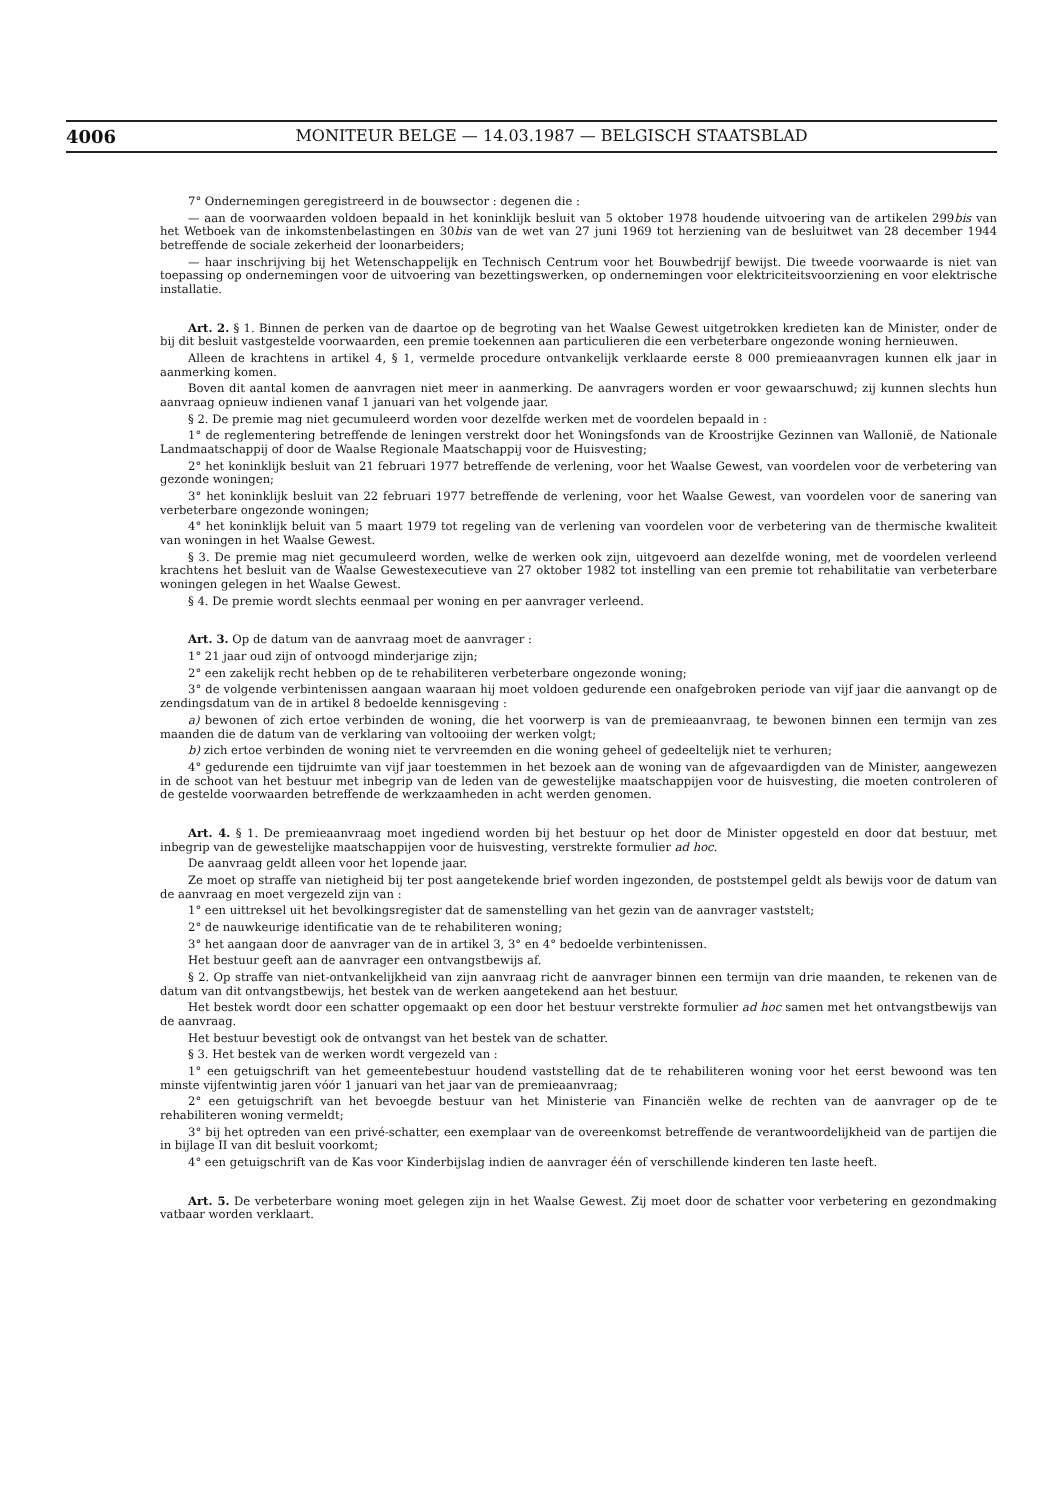4006 MONITEUR BELGE — 14.03.1987 — BELGISCH STAATSBLAD
7° Ondernemingen geregistreerd in de bouwsector : degenen die :
— aan de voorwaarden voldoen bepaald in het koninklijk besluit van 5 oktober 1978 houdende uitvoering van de artikelen 299bis van het Wetboek van de inkomstenbelastingen en 30bis van de wet van 27 juni 1969 tot herziening van de besluitwet van 28 december 1944 betreffende de sociale zekerheid der loonarbeiders;
— haar inschrijving bij het Wetenschappelijk en Technisch Centrum voor het Bouwbedrijf bewijst. Die tweede voorwaarde is niet van toepassing op ondernemingen voor de uitvoering van bezettingswerken, op ondernemingen voor elektriciteitsvoorziening en voor elektrische installatie.
Art. 2. § 1. Binnen de perken van de daartoe op de begroting van het Waalse Gewest uitgetrokken kredieten kan de Minister, onder de bij dit besluit vastgestelde voorwaarden, een premie toekennen aan particulieren die een verbeterbare ongezonde woning hernieuwen.
Alleen de krachtens in artikel 4, § 1, vermelde procedure ontvankelijk verklaarde eerste 8 000 premieaanvragen kunnen elk jaar in aanmerking komen.
Boven dit aantal komen de aanvragen niet meer in aanmerking. De aanvragers worden er voor gewaarschuwd; zij kunnen slechts hun aanvraag opnieuw indienen vanaf 1 januari van het volgende jaar.
§ 2. De premie mag niet gecumuleerd worden voor dezelfde werken met de voordelen bepaald in :
1° de reglementering betreffende de leningen verstrekt door het Woningsfonds van de Kroostrijke Gezinnen van Wallonië, de Nationale Landmaatschappij of door de Waalse Regionale Maatschappij voor de Huisvesting;
2° het koninklijk besluit van 21 februari 1977 betreffende de verlening, voor het Waalse Gewest, van voordelen voor de verbetering van gezonde woningen;
3° het koninklijk besluit van 22 februari 1977 betreffende de verlening, voor het Waalse Gewest, van voordelen voor de sanering van verbeterbare ongezonde woningen;
4° het koninklijk beluit van 5 maart 1979 tot regeling van de verlening van voordelen voor de verbetering van de thermische kwaliteit van woningen in het Waalse Gewest.
§ 3. De premie mag niet gecumuleerd worden, welke de werken ook zijn, uitgevoerd aan dezelfde woning, met de voordelen verleend krachtens het besluit van de Waalse Gewestexecutieve van 27 oktober 1982 tot instelling van een premie tot rehabilitatie van verbeterbare woningen gelegen in het Waalse Gewest.
§ 4. De premie wordt slechts eenmaal per woning en per aanvrager verleend.
Art. 3. Op de datum van de aanvraag moet de aanvrager :
1° 21 jaar oud zijn of ontvoogd minderjarige zijn;
2° een zakelijk recht hebben op de te rehabiliteren verbeterbare ongezonde woning;
3° de volgende verbintenissen aangaan waaraan hij moet voldoen gedurende een onafgebroken periode van vijf jaar die aanvangt op de zendingsdatum van de in artikel 8 bedoelde kennisgeving :
a) bewonen of zich ertoe verbinden de woning, die het voorwerp is van de premieaanvraag, te bewonen binnen een termijn van zes maanden die de datum van de verklaring van voltooiing der werken volgt;
b) zich ertoe verbinden de woning niet te vervreemden en die woning geheel of gedeeltelijk niet te verhuren;
4° gedurende een tijdruimte van vijf jaar toestemmen in het bezoek aan de woning van de afgevaardigden van de Minister, aangewezen in de schoot van het bestuur met inbegrip van de leden van de gewestelijke maatschappijen voor de huisvesting, die moeten controleren of de gestelde voorwaarden betreffende de werkzaamheden in acht werden genomen.
Art. 4. § 1. De premieaanvraag moet ingediend worden bij het bestuur op het door de Minister opgesteld en door dat bestuur, met inbegrip van de gewestelijke maatschappijen voor de huisvesting, verstrekte formulier ad hoc.
De aanvraag geldt alleen voor het lopende jaar.
Ze moet op straffe van nietigheid bij ter post aangetekende brief worden ingezonden, de poststempel geldt als bewijs voor de datum van de aanvraag en moet vergezeld zijn van :
1° een uittreksel uit het bevolkingsregister dat de samenstelling van het gezin van de aanvrager vaststelt;
2° de nauwkeurige identificatie van de te rehabiliteren woning;
3° het aangaan door de aanvrager van de in artikel 3, 3° en 4° bedoelde verbintenissen.
Het bestuur geeft aan de aanvrager een ontvangstbewijs af.
§ 2. Op straffe van niet-ontvankelijkheid van zijn aanvraag richt de aanvrager binnen een termijn van drie maanden, te rekenen van de datum van dit ontvangstbewijs, het bestek van de werken aangetekend aan het bestuur.
Het bestek wordt door een schatter opgemaakt op een door het bestuur verstrekte formulier ad hoc samen met het ontvangstbewijs van de aanvraag.
Het bestuur bevestigt ook de ontvangst van het bestek van de schatter.
§ 3. Het bestek van de werken wordt vergezeld van :
1° een getuigschrift van het gemeentebestuur houdend vaststelling dat de te rehabiliteren woning voor het eerst bewoond was ten minste vijfentwintig jaren vóór 1 januari van het jaar van de premieaanvraag;
2° een getuigschrift van het bevoegde bestuur van het Ministerie van Financiën welke de rechten van de aanvrager op de te rehabiliteren woning vermeldt;
3° bij het optreden van een privé-schatter, een exemplaar van de overeenkomst betreffende de verantwoordelijkheid van de partijen die in bijlage II van dit besluit voorkomt;
4° een getuigschrift van de Kas voor Kinderbijslag indien de aanvrager één of verschillende kinderen ten laste heeft.
Art. 5. De verbeterbare woning moet gelegen zijn in het Waalse Gewest. Zij moet door de schatter voor verbetering en gezondmaking vatbaar worden verklaart.